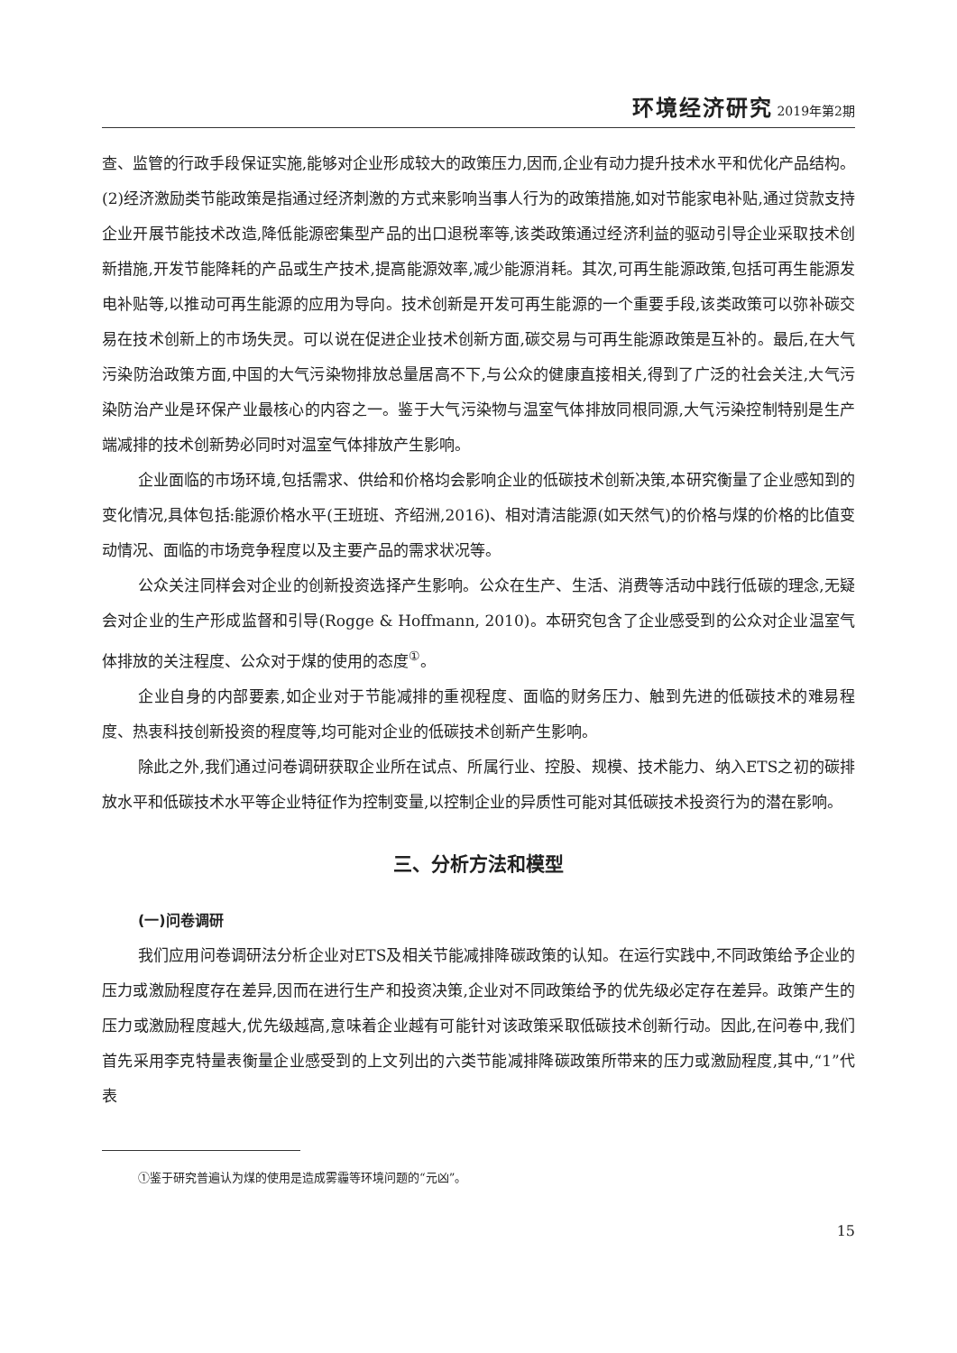环境经济研究 2019年第2期
查、监管的行政手段保证实施,能够对企业形成较大的政策压力,因而,企业有动力提升技术水平和优化产品结构。(2)经济激励类节能政策是指通过经济刺激的方式来影响当事人行为的政策措施,如对节能家电补贴,通过贷款支持企业开展节能技术改造,降低能源密集型产品的出口退税率等,该类政策通过经济利益的驱动引导企业采取技术创新措施,开发节能降耗的产品或生产技术,提高能源效率,减少能源消耗。其次,可再生能源政策,包括可再生能源发电补贴等,以推动可再生能源的应用为导向。技术创新是开发可再生能源的一个重要手段,该类政策可以弥补碳交易在技术创新上的市场失灵。可以说在促进企业技术创新方面,碳交易与可再生能源政策是互补的。最后,在大气污染防治政策方面,中国的大气污染物排放总量居高不下,与公众的健康直接相关,得到了广泛的社会关注,大气污染防治产业是环保产业最核心的内容之一。鉴于大气污染物与温室气体排放同根同源,大气污染控制特别是生产端减排的技术创新势必同时对温室气体排放产生影响。
企业面临的市场环境,包括需求、供给和价格均会影响企业的低碳技术创新决策,本研究衡量了企业感知到的变化情况,具体包括:能源价格水平(王班班、齐绍洲,2016)、相对清洁能源(如天然气)的价格与煤的价格的比值变动情况、面临的市场竞争程度以及主要产品的需求状况等。
公众关注同样会对企业的创新投资选择产生影响。公众在生产、生活、消费等活动中践行低碳的理念,无疑会对企业的生产形成监督和引导(Rogge & Hoffmann, 2010)。本研究包含了企业感受到的公众对企业温室气体排放的关注程度、公众对于煤的使用的态度<sup>①</sup>。
企业自身的内部要素,如企业对于节能减排的重视程度、面临的财务压力、触到先进的低碳技术的难易程度、热衷科技创新投资的程度等,均可能对企业的低碳技术创新产生影响。
除此之外,我们通过问卷调研获取企业所在试点、所属行业、控股、规模、技术能力、纳入ETS之初的碳排放水平和低碳技术水平等企业特征作为控制变量,以控制企业的异质性可能对其低碳技术投资行为的潜在影响。
三、分析方法和模型
(一)问卷调研
我们应用问卷调研法分析企业对ETS及相关节能减排降碳政策的认知。在运行实践中,不同政策给予企业的压力或激励程度存在差异,因而在进行生产和投资决策,企业对不同政策给予的优先级必定存在差异。政策产生的压力或激励程度越大,优先级越高,意味着企业越有可能针对该政策采取低碳技术创新行动。因此,在问卷中,我们首先采用李克特量表衡量企业感受到的上文列出的六类节能减排降碳政策所带来的压力或激励程度,其中,“1”代表
①鉴于研究普遍认为煤的使用是造成雾霾等环境问题的“元凶”。
15